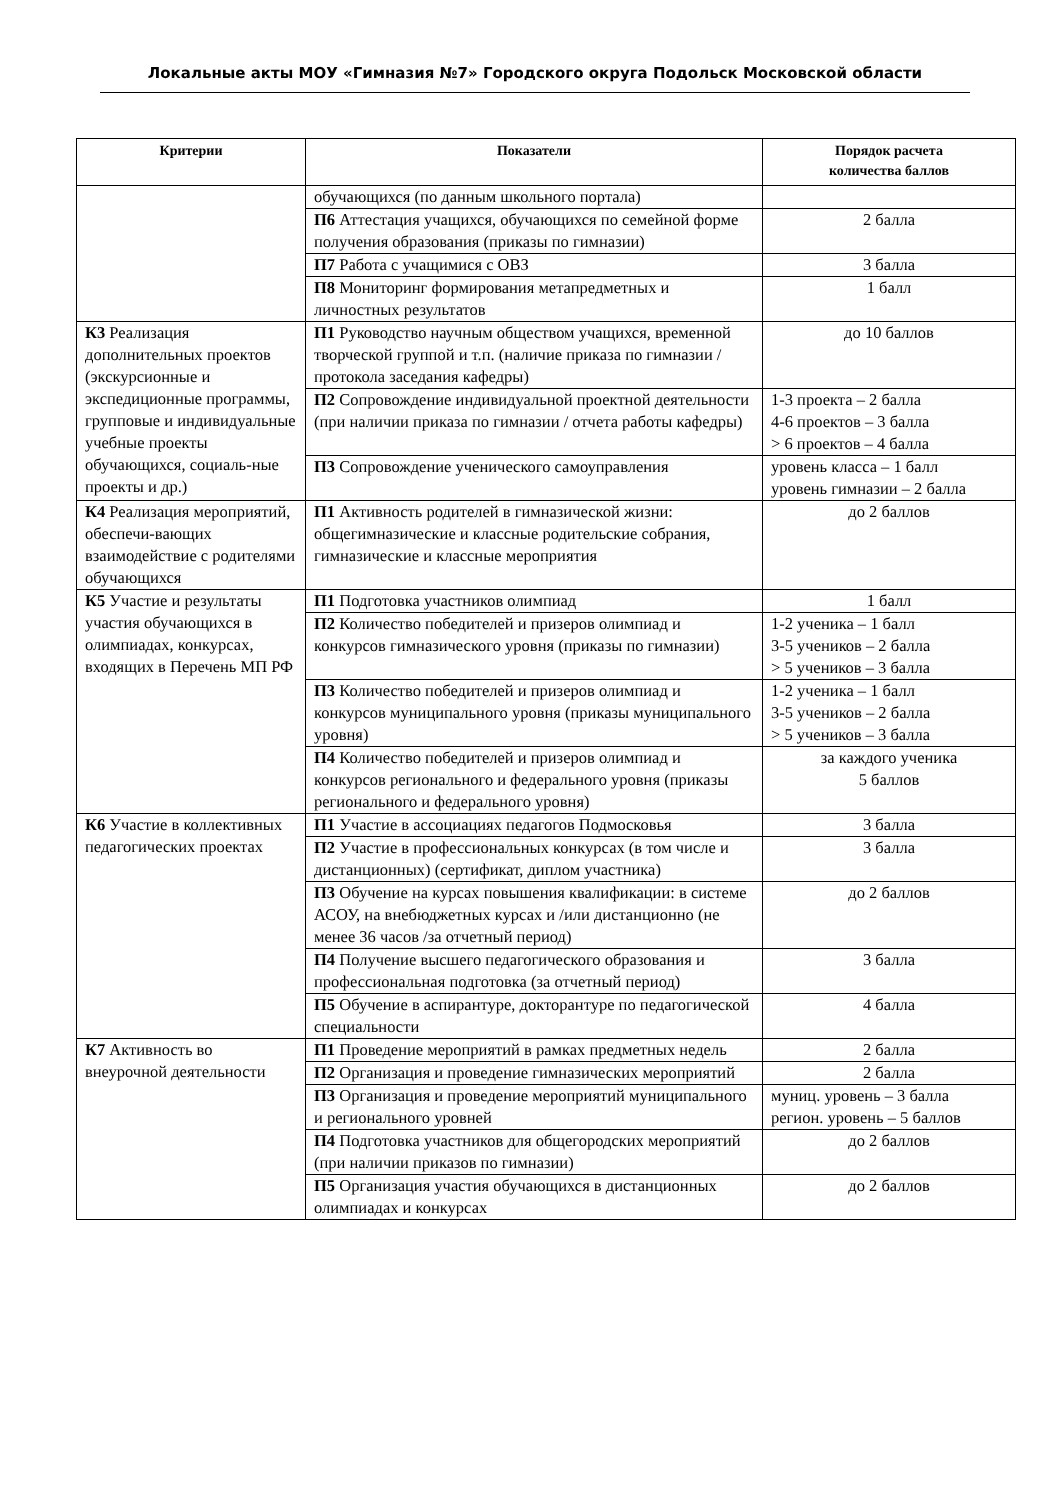Локальные акты МОУ «Гимназия №7» Городского округа Подольск Московской области
| Критерии | Показатели | Порядок расчета количества баллов |
| --- | --- | --- |
| | обучающихся (по данным школьного портала) | |
| | П6 Аттестация учащихся, обучающихся по семейной форме получения образования (приказы по гимназии) | 2 балла |
| | П7 Работа с учащимися с ОВЗ | 3 балла |
| | П8 Мониторинг формирования метапредметных и личностных результатов | 1 балл |
| К3 Реализация дополнительных проектов (экскурсионные и экспедиционные программы, групповые и индивидуальные учебные проекты обучающихся, социаль-ные проекты и др.) | П1 Руководство научным обществом учащихся, временной творческой группой и т.п. (наличие приказа по гимназии / протокола заседания кафедры) | до 10 баллов |
| | П2 Сопровождение индивидуальной проектной деятельности (при наличии приказа по гимназии / отчета работы кафедры) | 1-3 проекта – 2 балла 4-6 проектов – 3 балла > 6 проектов – 4 балла |
| | П3 Сопровождение ученического самоуправления | уровень класса – 1 балл уровень гимназии – 2 балла |
| К4 Реализация мероприятий, обеспечи-вающих взаимодействие с родителями обучающихся | П1 Активность родителей в гимназической жизни: общегимназические и классные родительские собрания, гимназические и классные мероприятия | до 2 баллов |
| К5 Участие и результаты участия обучающихся в олимпиадах, конкурсах, входящих в Перечень МП РФ | П1 Подготовка участников олимпиад | 1 балл |
| | П2 Количество победителей и призеров олимпиад и конкурсов гимназического уровня (приказы по гимназии) | 1-2 ученика – 1 балл 3-5 учеников – 2 балла > 5 учеников – 3 балла |
| | П3 Количество победителей и призеров олимпиад и конкурсов муниципального уровня (приказы муниципального уровня) | 1-2 ученика – 1 балл 3-5 учеников – 2 балла > 5 учеников – 3 балла |
| | П4 Количество победителей и призеров олимпиад и конкурсов регионального и федерального уровня (приказы регионального и федерального уровня) | за каждого ученика 5 баллов |
| К6 Участие в коллективных педагогических проектах | П1 Участие в ассоциациях педагогов Подмосковья | 3 балла |
| | П2 Участие в профессиональных конкурсах (в том числе и дистанционных) (сертификат, диплом участника) | 3 балла |
| | П3 Обучение на курсах повышения квалификации: в системе АСОУ, на внебюджетных курсах и /или дистанционно (не менее 36 часов /за отчетный период) | до 2 баллов |
| | П4 Получение высшего педагогического образования и профессиональная подготовка (за отчетный период) | 3 балла |
| | П5 Обучение в аспирантуре, докторантуре по педагогической специальности | 4 балла |
| К7 Активность во внеурочной деятельности | П1 Проведение мероприятий в рамках предметных недель | 2 балла |
| | П2 Организация и проведение гимназических мероприятий | 2 балла |
| | П3 Организация и проведение мероприятий муниципального и регионального уровней | муниц. уровень – 3 балла регион. уровень – 5 баллов |
| | П4 Подготовка участников для общегородских мероприятий (при наличии приказов по гимназии) | до 2 баллов |
| | П5 Организация участия обучающихся в дистанционных олимпиадах и конкурсах | до 2 баллов |